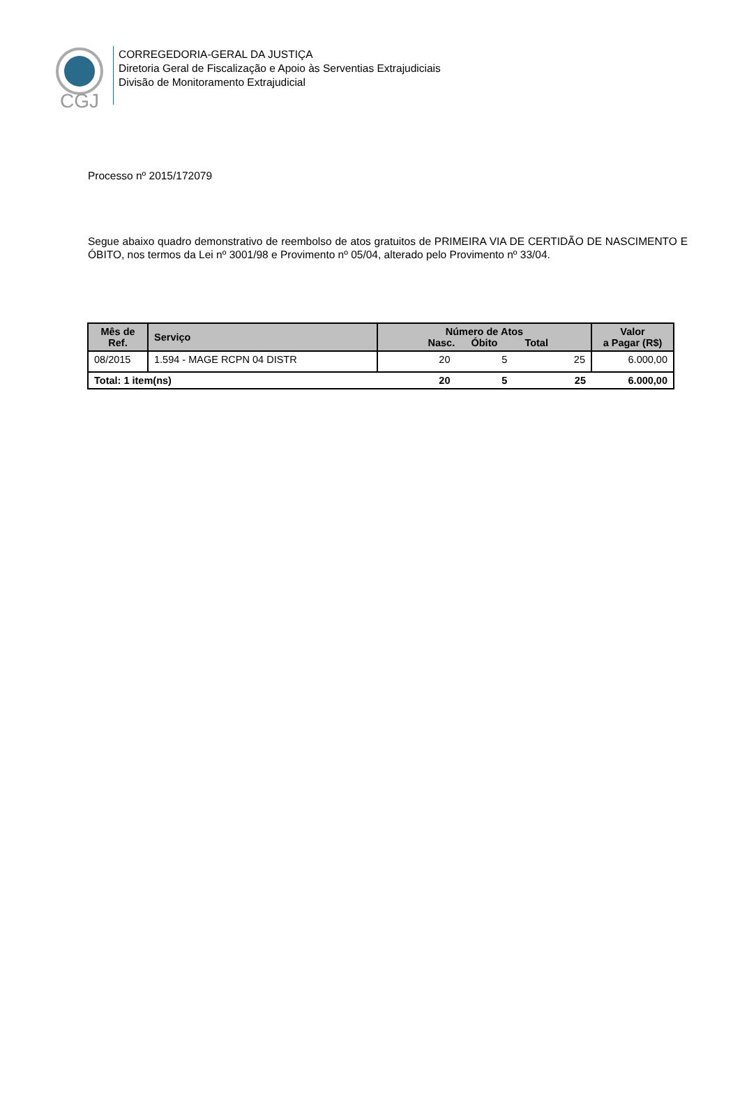CGJ
CORREGEDORIA-GERAL DA JUSTIÇA
Diretoria Geral de Fiscalização e Apoio às Serventias Extrajudiciais
Divisão de Monitoramento Extrajudicial
Processo nº 2015/172079
Segue abaixo quadro demonstrativo de reembolso de atos gratuitos de PRIMEIRA VIA DE CERTIDÃO DE NASCIMENTO E ÓBITO, nos termos da Lei nº 3001/98 e Provimento nº 05/04, alterado pelo Provimento nº 33/04.
| Mês de Ref. | Serviço | Número de Atos Nasc. Óbito Total | | | Valor a Pagar (R$) |
| --- | --- | --- | --- | --- | --- |
| 08/2015 | 1.594 - MAGE RCPN 04 DISTR | 20 | 5 | 25 | 6.000,00 |
| Total: 1 item(ns) | | 20 | 5 | 25 | 6.000,00 |